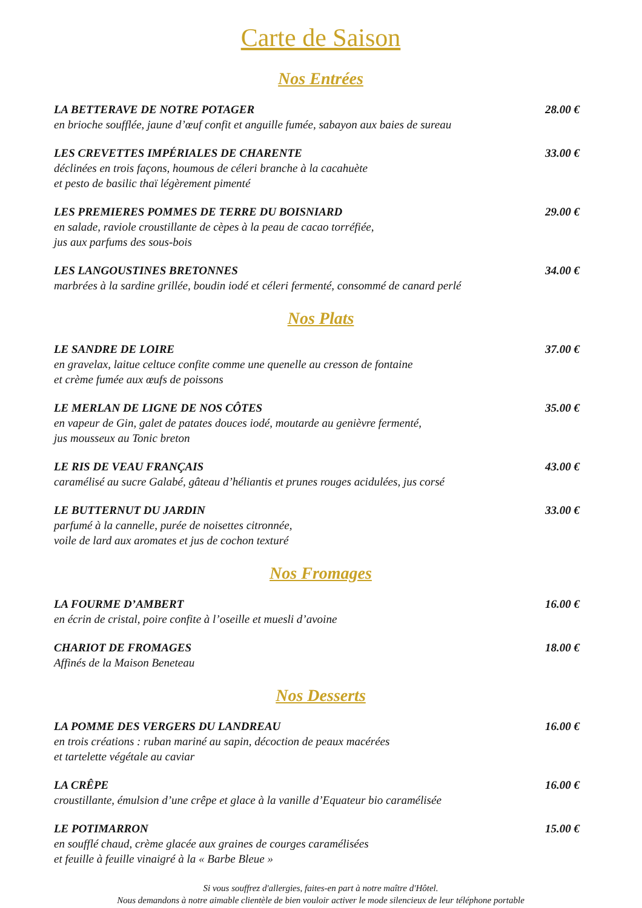Carte de Saison
Nos Entrées
LA BETTERAVE DE NOTRE POTAGER 28.00 €
en brioche soufflée, jaune d’œuf confit et anguille fumée, sabayon aux baies de sureau
LES CREVETTES IMPÉRIALES DE CHARENTE 33.00 €
déclinées en trois façons, houmous de céleri branche à la cacahuète
et pesto de basilic thaï légèrement pimenté
LES PREMIERES POMMES DE TERRE DU BOISNIARD 29.00 €
en salade, raviole croustillante de cèpes à la peau de cacao torréfiée,
jus aux parfums des sous-bois
LES LANGOUSTINES BRETONNES 34.00 €
marbrées à la sardine grillée, boudin iodé et céleri fermenté, consommé de canard perlé
Nos Plats
LE SANDRE DE LOIRE 37.00 €
en gravelax, laitue celtuce confite comme une quenelle au cresson de fontaine
et crème fumée aux œufs de poissons
LE MERLAN DE LIGNE DE NOS CÔTES 35.00 €
en vapeur de Gin, galet de patates douces iodé, moutarde au genièvre fermenté,
jus mousseux au Tonic breton
LE RIS DE VEAU FRANÇAIS 43.00 €
caramélisé au sucre Galabé, gâteau d’héliantis et prunes rouges acidulées, jus corsé
LE BUTTERNUT DU JARDIN 33.00 €
parfumé à la cannelle, purée de noisettes citronnée,
voile de lard aux aromates et jus de cochon texturé
Nos Fromages
LA FOURME D’AMBERT 16.00 €
en écrin de cristal, poire confite à l’oseille et muesli d’avoine
CHARIOT DE FROMAGES 18.00 €
Affinés de la Maison Beneteau
Nos Desserts
LA POMME DES VERGERS DU LANDREAU 16.00 €
en trois créations : ruban mariné au sapin, décoction de peaux macérées
et tartelette végétale au caviar
LA CRÊPE 16.00 €
croustillante, émulsion d’une crêpe et glace à la vanille d’Equateur bio caramélisée
LE POTIMARRON 15.00 €
en soufflé chaud, crème glacée aux graines de courges caramélisées
et feuille à feuille vinaigré à la « Barbe Bleue »
Si vous souffrez d'allergies, faites-en part à notre maître d'Hôtel.
Nous demandons à notre aimable clientèle de bien vouloir activer le mode silencieux de leur téléphone portable